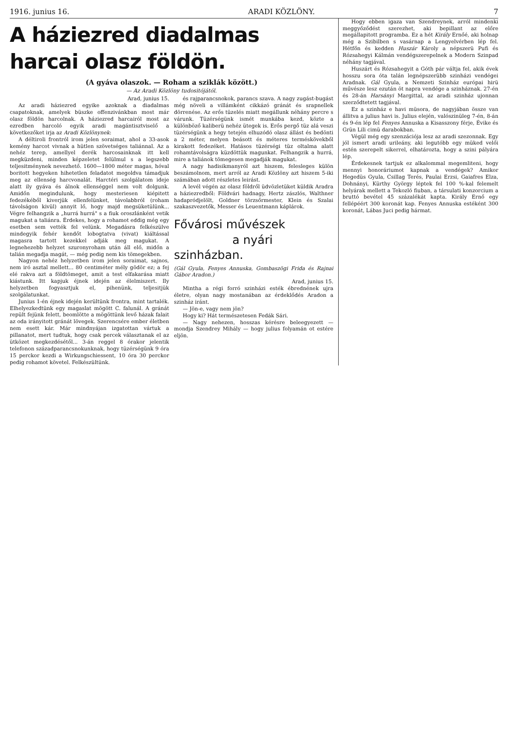1916. junius 16. ARADI KÖZLÖNY. 7
A háziezred diadalmas harcai olasz földön.
(A gyáva olaszok. — Roham a sziklák között.)
— Az Aradi Közlöny tudositójától.
Arad, junius 15.
Az aradi háziezred egyike azoknak a diadalmas csapatoknak, amelyek büszke offenzivánkban most már olasz földön harcolnak. A háziezred harcairól most az ezredben harcoló egyik aradi magántisztviselő a következőket irja az Aradi Közlönynek:
A déltiroli frontról irom jelen soraimat, ahol a 33-asok kemény harcot vivnak a hütlen szövetséges taliánnal. Az a nehéz terep, amellyel derék harcosainknak itt kell megküzdeni, minden képzeletet felülmul s a legszebb teljesitménynek nevezhető. 1600—1800 méter magas, hóval boritott hegyeken hihetetlen feladatot megoldva támadjuk meg az ellenség harcvonalát. Harctéri szolgálatom ideje alatt ily gyáva és álnok ellenséggel nem volt dolgunk. Amidőn megindulunk, hogy mesteriesen kiépitett fedezékéből kiverjük ellenfelünket, távolabbról (roham távolságon kivül) annyit lő, hogy majd megsüketülünk... Végre felhangzik a „hurrá hurrá" s a fiuk oroszlánként vetik magukat a taliánra. Érdekes, hogy a rohamot eddig még egy esetben sem vették fel velünk. Megadásra felkészülve mindegyik fehér kendőt lobogtatva (vivat) kiáltással magasra tartott kezekkel adják meg magukat. A legnehezebb helyzet szuronyroham után áll elő, midőn a talián megadja magát, — még pedig nem kis tömegekben.
Nagyon nehéz helyzetben irom jelen soraimat, sajnos, nem iró asztal mellett... 80 centiméter mély gödör ez; a fej elé rakva azt a földtömeget, amit a test elfakarása miatt kiástunk. Itt kapjuk éjnek idején az élelmiszert. Ily helyzetben fogyasztjuk el, pihenünk, teljesitjük szolgálatunkat.
Junius 1-én éjnek idején kerültünk frontra, mint tartalék. Elhelyezkedtünk egy magaslat mögött C. falunál. A gránát repült fejünk felett, beomlötte a mögöttünk levő házak falait az oda irányitott gránát lövegek. Szerencsére ember életben nem esett kár. Már mindnyájan izgatottan vártuk a pillanatot, mert tudtuk, hogy csak percek választanak el az ütközet megkezdésétől... 3-án reggel 8 órakor jelentik telefonon századparancsnokunknak, hogy tüzérségünk 9 óra 15 perckor kezdi a Wirkungschiessent, 10 óra 30 perckor pedig rohamot követel. Felkészültünk.
és rajparancsnokok, parancs szava. A nagy zugást-bugást még növeli a villámként cikkázó gránát és srapnellek dörrenése. Az erős tüzelés miatt megállunk néhány percre s várunk. Tüzérségünk ismét munkába kezd, közte a különböző kaliberü nehéz ütegek is. Erős pergő tüz alá veszi tüzérségünk a hegy tetején elhuzódó olasz állást és bedönti a 2 méter, melyen beásott és méteres terméskövekből kirakott fedezéket. Hatásos tüzérségi tüz oltalma alatt rohamtávolságra küzdöttük magunkat. Felhangzik a hurrá, mire a taliánok tömegesen megadják magukat.
A nagy hadisikmanyról azt hiszem, felesleges külön beszámolnom, mert arról az Aradi Közlöny azt hiszem 5-iki számában adott részletes leirást.
A levél végén az olasz földről üdvözletüket küldik Aradra a háziezredből: Földvári hadnagy, Hertz zászlós, Walthner hadapródjelölt, Goldner törzsőrmester, Klein és Szalai szakaszvezetők, Messer és Leuentmann káplárok.
Fővárosi művészek
a nyári szinházban.
(Gál Gyula, Fenyes Annuska, Gombaszögi Frida és Rajnai Gábor Aradon.)
Arad, junius 15.
Mintha a régi forró szinházi esték ébrednének ujra életre, olyan nagy mostanában az érdeklődés Aradon a szinház iránt.
— Jön-e, vagy nem jön?
Hogy ki? Hát természetesen Fedák Sári.
— Nagy nehezen, hosszas kérésre beleegyezett — mondja Szendrey Mihály — hogy julius folyamán ot estére eljön.
Hogy ebben igaza van Szendreynek, arról mindenki meggyőződést szerezhet, aki bepillant az előre megállapitott programba. Ez a hét Király Ernőé, aki holnap még a Szibilben s vasárnap a Lengyelvérben lép fel. Hétfőn és kedden Huszár Károly a népszerü Pufi és Rózsahegyi Kálmán vendégszerepelnek a Modern Szinpad néhány tagjával.
Huszárt és Rózsahegyit a Góth pár váltja fel, akik évek hosszu sora óta talán legnépszerübb szinházi vendégei Aradnak. Gál Gyula, a Nemzeti Szinház európai hirü művésze lesz ezután öt napra vendége a szinháznak. 27-én és 28-án Harsányi Margittal, az aradi szinház ujonnan szerződtetett tagjával.
Ez a szinház e havi müsora, de nagyjában össze van állitva a julius havi is. Julius elején, valószinüleg 7-én, 8-án és 9-én lép fel Fenyes Annuska a Kisasszony férje, Évike és Grün Lili cimü darabokban.
Végül még egy szenzációja lesz az aradi szezonnak. Egy jól ismert aradi urileány, aki legutóbb egy müked velői estén szerepelt sikerrel, elhatározta, hogy a szini pályára lép.
Érdekesnek tartjuk ez alkalommal megemliteni, hogy mennyi honoráriumot kapnak a vendégek? Amikor Hegedüs Gyula, Csillag Terés, Paulai Erzsi, Gaiafres Elza, Dohnányi, Kürthy György léptek fel 100 %-kal felemelt helyárak mellett a Tekozló fiuban, a társulati konzorcium a bruttó bevétel 45 százalékát kapta. Király Ernő egy fellépéért 300 koronát kap. Fenyes Annuska estéként 300 koronát, Lábas Juci pedig hármat.